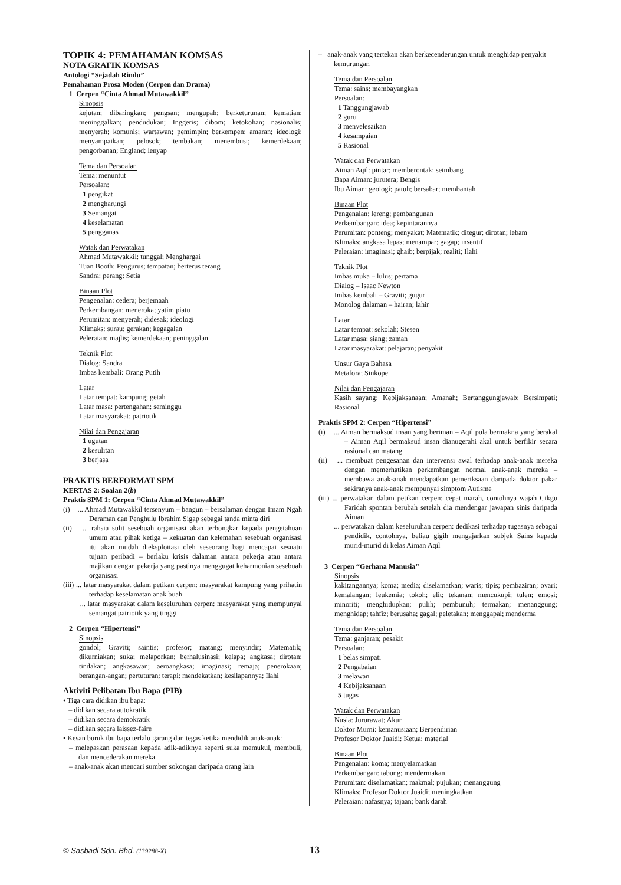TOPIK 4: PEMAHAMAN KOMSAS
NOTA GRAFIK KOMSAS
Antologi “Sejadah Rindu”
Pemahaman Prosa Moden (Cerpen dan Drama)
1 Cerpen “Cinta Ahmad Mutawakkil”
Sinopsis
kejutan; dibaringkan; pengsan; mengupah; berketurunan; kematian; meninggalkan; pendudukan; Inggeris; dibom; ketokohan; nasionalis; menyerah; komunis; wartawan; pemimpin; berkempen; amaran; ideologi; menyampaikan; pelosok; tembakan; menembusi; kemerdekaan; pengorbanan; England; lenyap
Tema dan Persoalan
Tema: menuntut
Persoalan:
1 pengikat
2 mengharungi
3 Semangat
4 keselamatan
5 pengganas
Watak dan Perwatakan
Ahmad Mutawakkil: tunggal; Menghargai
Tuan Booth: Pengurus; tempatan; berterus terang
Sandra: perang; Setia
Binaan Plot
Pengenalan: cedera; berjemaah
Perkembangan: meneroka; yatim piatu
Perumitan: menyerah; didesak; ideologi
Klimaks: surau; gerakan; kegagalan
Peleraian: majlis; kemerdekaan; peninggalan
Teknik Plot
Dialog: Sandra
Imbas kembali: Orang Putih
Latar
Latar tempat: kampung; getah
Latar masa: pertengahan; seminggu
Latar masyarakat: patriotik
Nilai dan Pengajaran
1 ugutan
2 kesulitan
3 berjasa
PRAKTIS BERFORMAT SPM
KERTAS 2: Soalan 2(b)
Praktis SPM 1: Cerpen “Cinta Ahmad Mutawakkil”
(i) ... Ahmad Mutawakkil tersenyum – bangun – bersalaman dengan Imam Ngah Deraman dan Penghulu Ibrahim Sigap sebagai tanda minta diri
(ii) ... rahsia sulit sesebuah organisasi akan terbongkar kepada pengetahuan umum atau pihak ketiga – kekuatan dan kelemahan sesebuah organisasi itu akan mudah dieksploitasi oleh seseorang bagi mencapai sesuatu tujuan peribadi – berlaku krisis dalaman antara pekerja atau antara majikan dengan pekerja yang pastinya menggugat keharmonian sesebuah organisasi
(iii) ... latar masyarakat dalam petikan cerpen: masyarakat kampung yang prihatin terhadap keselamatan anak buah
... latar masyarakat dalam keseluruhan cerpen: masyarakat yang mempunyai semangat patriotik yang tinggi
2 Cerpen “Hipertensi”
Sinopsis
gondol; Graviti; saintis; profesor; matang; menyindir; Matematik; dikurniakan; suka; melaporkan; berhalusinasi; kelapa; angkasa; dirotan; tindakan; angkasawan; aeroangkasa; imaginasi; remaja; penerokaan; berangan-angan; pertuturan; terapi; mendekatkan; kesilapannya; Ilahi
Aktiviti Pelibatan Ibu Bapa (PIB)
• Tiga cara didikan ibu bapa:
– didikan secara autokratik
– didikan secara demokratik
– didikan secara laissez-faire
• Kesan buruk ibu bapa terlalu garang dan tegas ketika mendidik anak-anak:
– melepaskan perasaan kepada adik-adiknya seperti suka memukul, membuli, dan mencederakan mereka
– anak-anak akan mencari sumber sokongan daripada orang lain
– anak-anak yang tertekan akan berkecenderungan untuk menghidap penyakit kemurungan
Tema dan Persoalan
Tema: sains; membayangkan
Persoalan:
1 Tanggungjawab
2 guru
3 menyelesaikan
4 kesampaian
5 Rasional
Watak dan Perwatakan
Aiman Aqil: pintar; memberontak; seimbang
Bapa Aiman: jurutera; Bengis
Ibu Aiman: geologi; patuh; bersabar; membantah
Binaan Plot
Pengenalan: lereng; pembangunan
Perkembangan: idea; kepintarannya
Perumitan: ponteng; menyakat; Matematik; ditegur; dirotan; lebam
Klimaks: angkasa lepas; menampar; gagap; insentif
Peleraian: imaginasi; ghaib; berpijak; realiti; Ilahi
Teknik Plot
Imbas muka – lulus; pertama
Dialog – Isaac Newton
Imbas kembali – Graviti; gugur
Monolog dalaman – hairan; lahir
Latar
Latar tempat: sekolah; Stesen
Latar masa: siang; zaman
Latar masyarakat: pelajaran; penyakit
Unsur Gaya Bahasa
Metafora; Sinkope
Nilai dan Pengajaran
Kasih sayang; Kebijaksanaan; Amanah; Bertanggungjawab; Bersimpati; Rasional
Praktis SPM 2: Cerpen “Hipertensi”
(i) ... Aiman bermaksud insan yang beriman – Aqil pula bermakna yang berakal – Aiman Aqil bermaksud insan dianugerahi akal untuk berfikir secara rasional dan matang
(ii) ... membuat pengesanan dan intervensi awal terhadap anak-anak mereka dengan memerhatikan perkembangan normal anak-anak mereka – membawa anak-anak mendapatkan pemeriksaan daripada doktor pakar sekiranya anak-anak mempunyai simptom Autisme
(iii) ... perwatakan dalam petikan cerpen: cepat marah, contohnya wajah Cikgu Faridah spontan berubah setelah dia mendengar jawapan sinis daripada Aiman
... perwatakan dalam keseluruhan cerpen: dedikasi terhadap tugasnya sebagai pendidik, contohnya, beliau gigih mengajarkan subjek Sains kepada murid-murid di kelas Aiman Aqil
3 Cerpen “Gerhana Manusia”
Sinopsis
kakitangannya; koma; media; diselamatkan; waris; tipis; pembaziran; ovari; kemalangan; leukemia; tokoh; elit; tekanan; mencukupi; tulen; emosi; minoriti; menghidupkan; pulih; pembunuh; termakan; menanggung; menghidap; tahfiz; berusaha; gagal; peletakan; menggapai; menderma
Tema dan Persoalan
Tema: ganjaran; pesakit
Persoalan:
1 belas simpati
2 Pengabaian
3 melawan
4 Kebijaksanaan
5 tugas
Watak dan Perwatakan
Nusia: Jururawat; Akur
Doktor Murni: kemanusiaan; Berpendirian
Profesor Doktor Juaidi: Ketua; material
Binaan Plot
Pengenalan: koma; menyelamatkan
Perkembangan: tabung; mendermakan
Perumitan: diselamatkan; makmal; pujukan; menanggung
Klimaks: Profesor Doktor Juaidi; meningkatkan
Peleraian: nafasnya; tajaan; bank darah
© Sasbadi Sdn. Bhd. (139288-X) 13